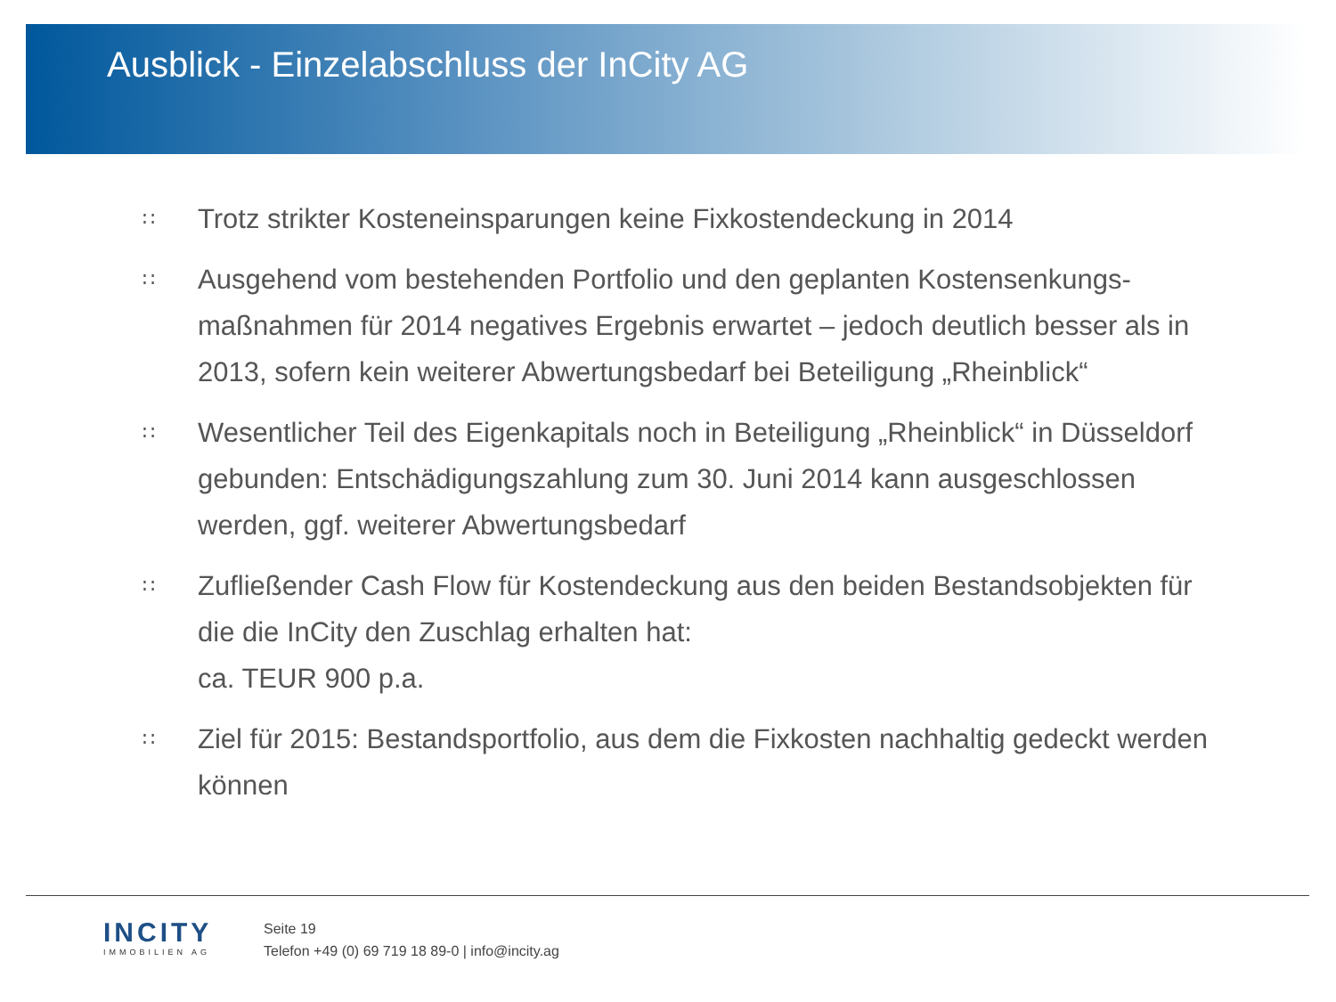Ausblick - Einzelabschluss der InCity AG
∷ Trotz strikter Kosteneinsparungen keine Fixkostendeckung in 2014
∷ Ausgehend vom bestehenden Portfolio und den geplanten Kostensenkungs-maßnahmen für 2014 negatives Ergebnis erwartet – jedoch deutlich besser als in 2013, sofern kein weiterer Abwertungsbedarf bei Beteiligung „Rheinblick“
∷ Wesentlicher Teil des Eigenkapitals noch in Beteiligung „Rheinblick“ in Düsseldorf gebunden: Entschädigungszahlung zum 30. Juni 2014 kann ausgeschlossen werden, ggf. weiterer Abwertungsbedarf
∷ Zufließender Cash Flow für Kostendeckung aus den beiden Bestandsobjekten für die die InCity den Zuschlag erhalten hat:
ca. TEUR 900 p.a.
∷ Ziel für 2015: Bestandsportfolio, aus dem die Fixkosten nachhaltig gedeckt werden können
INCITY
IMMOBILIEN AG
Seite 19
Telefon +49 (0) 69 719 18 89-0 | info@incity.ag